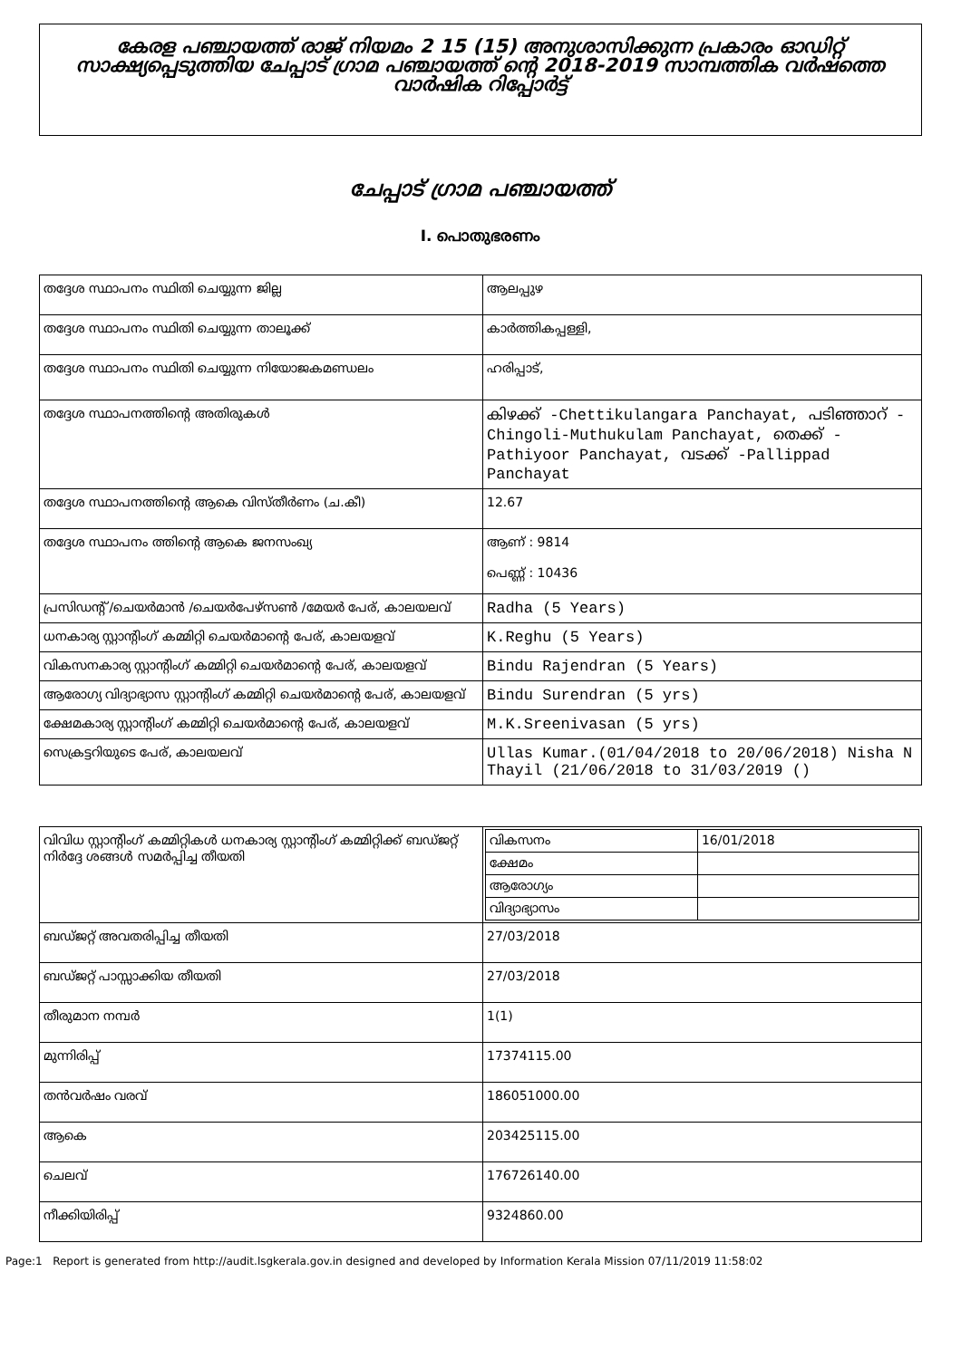കേരള പഞ്ചായത്ത് രാജ് നിയമം 2 15 (15) അനുശാസിക്കുന്ന പ്രകാരം ഓഡിറ്റ് സാക്ഷ്യപ്പെടുത്തിയ ചേപ്പാട് ഗ്രാമ പഞ്ചായത്ത് ന്റെ 2018-2019 സാമ്പത്തിക വർഷത്തെ വാർഷിക റിപ്പോർട്ട്
ചേപ്പാട് ഗ്രാമ പഞ്ചായത്ത്
I. പൊതുഭരണം
| തദ്ദേശ സ്ഥാപനം സ്ഥിതി ചെയ്യുന്ന ജില്ല | ആലപ്പുഴ |
| തദ്ദേശ സ്ഥാപനം സ്ഥിതി ചെയ്യുന്ന താലൂക്ക് | കാർത്തികപ്പള്ളി, |
| തദ്ദേശ സ്ഥാപനം സ്ഥിതി ചെയ്യുന്ന നിയോജകമണ്ഡലം | ഹരിപ്പാട്, |
| തദ്ദേശ സ്ഥാപനത്തിന്റെ അതിരുകൾ | കിഴക്ക് -Chettikulangara Panchayat, പടിഞ്ഞാറ് -Chingoli-Muthukulam Panchayat, തെക്ക് -Pathiyoor Panchayat, വടക്ക് -Pallippad Panchayat |
| തദ്ദേശ സ്ഥാപനത്തിന്റെ ആകെ വിസ്തീർണം (ച.കീ) | 12.67 |
| തദ്ദേശ സ്ഥാപനം ത്തിന്റെ ആകെ ജനസംഖ്യ | ആണ് : 9814 പെണ്ണ് : 10436 |
| പ്രസിഡന്റ് /ചെയർമാൻ /ചെയർപേഴ്സൺ /മേയർ പേര്, കാലയലവ് | Radha (5 Years) |
| ധനകാര്യ സ്റ്റാന്റിംഗ് കമ്മിറ്റി ചെയർമാന്റെ പേര്, കാലയളവ് | K.Reghu (5 Years) |
| വികസനകാര്യ സ്റ്റാന്റിംഗ് കമ്മിറ്റി ചെയർമാന്റെ പേര്, കാലയളവ് | Bindu Rajendran (5 Years) |
| ആരോഗ്യ വിദ്യാഭ്യാസ സ്റ്റാന്റിംഗ് കമ്മിറ്റി ചെയർമാന്റെ പേര്, കാലയളവ് | Bindu Surendran (5 yrs) |
| ക്ഷേമകാര്യ സ്റ്റാന്റിംഗ് കമ്മിറ്റി ചെയർമാന്റെ പേര്, കാലയളവ് | M.K.Sreenivasan (5 yrs) |
| സെക്രട്ടറിയുടെ പേര്, കാലയലവ് | Ullas Kumar.(01/04/2018 to 20/06/2018) Nisha N Thayil (21/06/2018 to 31/03/2019 () |
| വിവിധ സ്റ്റാന്റിംഗ് കമ്മിറ്റികൾ ധനകാര്യ സ്റ്റാന്റിംഗ് കമ്മിറ്റിക്ക് ബഡ്ജറ്റ് നിർദ്ദേ ശങ്ങൾ സമർപ്പിച്ച തീയതി | / വികസനം / 16/01/2018 / / ക്ഷേമം / / / ആരോഗ്യം / / / വിദ്യാഭ്യാസം / / |
| ബഡ്ജറ്റ് അവതരിപ്പിച്ച തീയതി | 27/03/2018 |
| ബഡ്ജറ്റ് പാസ്സാക്കിയ തീയതി | 27/03/2018 |
| തീരുമാന നമ്പർ | 1(1) |
| മുന്നിരിപ്പ് | 17374115.00 |
| തൻവർഷം വരവ് | 186051000.00 |
| ആകെ | 203425115.00 |
| ചെലവ് | 176726140.00 |
| നീക്കിയിരിപ്പ് | 9324860.00 |
Page:1 Report is generated from http://audit.lsgkerala.gov.in designed and developed by Information Kerala Mission 07/11/2019 11:58:02